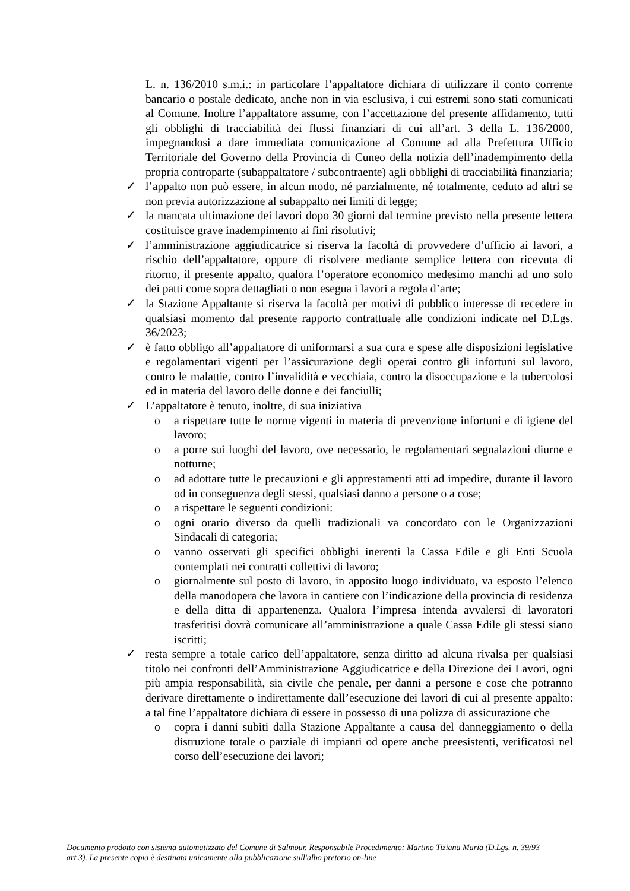L. n. 136/2010 s.m.i.: in particolare l’appaltatore dichiara di utilizzare il conto corrente bancario o postale dedicato, anche non in via esclusiva, i cui estremi sono stati comunicati al Comune. Inoltre l’appaltatore assume, con l’accettazione del presente affidamento, tutti gli obblighi di tracciabilità dei flussi finanziari di cui all’art. 3 della L. 136/2000, impegnandosi a dare immediata comunicazione al Comune ad alla Prefettura Ufficio Territoriale del Governo della Provincia di Cuneo della notizia dell’inadempimento della propria controparte (subappaltatore / subcontraente) agli obblighi di tracciabilità finanziaria;
✓ l’appalto non può essere, in alcun modo, né parzialmente, né totalmente, ceduto ad altri se non previa autorizzazione al subappalto nei limiti di legge;
✓ la mancata ultimazione dei lavori dopo 30 giorni dal termine previsto nella presente lettera costituisce grave inadempimento ai fini risolutivi;
✓ l’amministrazione aggiudicatrice si riserva la facoltà di provvedere d’ufficio ai lavori, a rischio dell’appaltatore, oppure di risolvere mediante semplice lettera con ricevuta di ritorno, il presente appalto, qualora l’operatore economico medesimo manchi ad uno solo dei patti come sopra dettagliati o non esegua i lavori a regola d’arte;
✓ la Stazione Appaltante si riserva la facoltà per motivi di pubblico interesse di recedere in qualsiasi momento dal presente rapporto contrattuale alle condizioni indicate nel D.Lgs. 36/2023;
✓ è fatto obbligo all’appaltatore di uniformarsi a sua cura e spese alle disposizioni legislative e regolamentari vigenti per l’assicurazione degli operai contro gli infortuni sul lavoro, contro le malattie, contro l’invalidità e vecchiaia, contro la disoccupazione e la tubercolosi ed in materia del lavoro delle donne e dei fanciulli;
✓ L’appaltatore è tenuto, inoltre, di sua iniziativa
o a rispettare tutte le norme vigenti in materia di prevenzione infortuni e di igiene del lavoro;
o a porre sui luoghi del lavoro, ove necessario, le regolamentari segnalazioni diurne e notturne;
o ad adottare tutte le precauzioni e gli apprestamenti atti ad impedire, durante il lavoro od in conseguenza degli stessi, qualsiasi danno a persone o a cose;
o a rispettare le seguenti condizioni:
o ogni orario diverso da quelli tradizionali va concordato con le Organizzazioni Sindacali di categoria;
o vanno osservati gli specifici obblighi inerenti la Cassa Edile e gli Enti Scuola contemplati nei contratti collettivi di lavoro;
o giornalmente sul posto di lavoro, in apposito luogo individuato, va esposto l’elenco della manodopera che lavora in cantiere con l’indicazione della provincia di residenza e della ditta di appartenenza. Qualora l’impresa intenda avvalersi di lavoratori trasferitisi dovrà comunicare all’amministrazione a quale Cassa Edile gli stessi siano iscritti;
✓ resta sempre a totale carico dell’appaltatore, senza diritto ad alcuna rivalsa per qualsiasi titolo nei confronti dell’Amministrazione Aggiudicatrice e della Direzione dei Lavori, ogni più ampia responsabilità, sia civile che penale, per danni a persone e cose che potranno derivare direttamente o indirettamente dall’esecuzione dei lavori di cui al presente appalto: a tal fine l’appaltatore dichiara di essere in possesso di una polizza di assicurazione che
o copra i danni subiti dalla Stazione Appaltante a causa del danneggiamento o della distruzione totale o parziale di impianti od opere anche preesistenti, verificatosi nel corso dell’esecuzione dei lavori;
Documento prodotto con sistema automatizzato del Comune di Salmour. Responsabile Procedimento: Martino Tiziana Maria (D.Lgs. n. 39/93 art.3). La presente copia è destinata unicamente alla pubblicazione sull'albo pretorio on-line